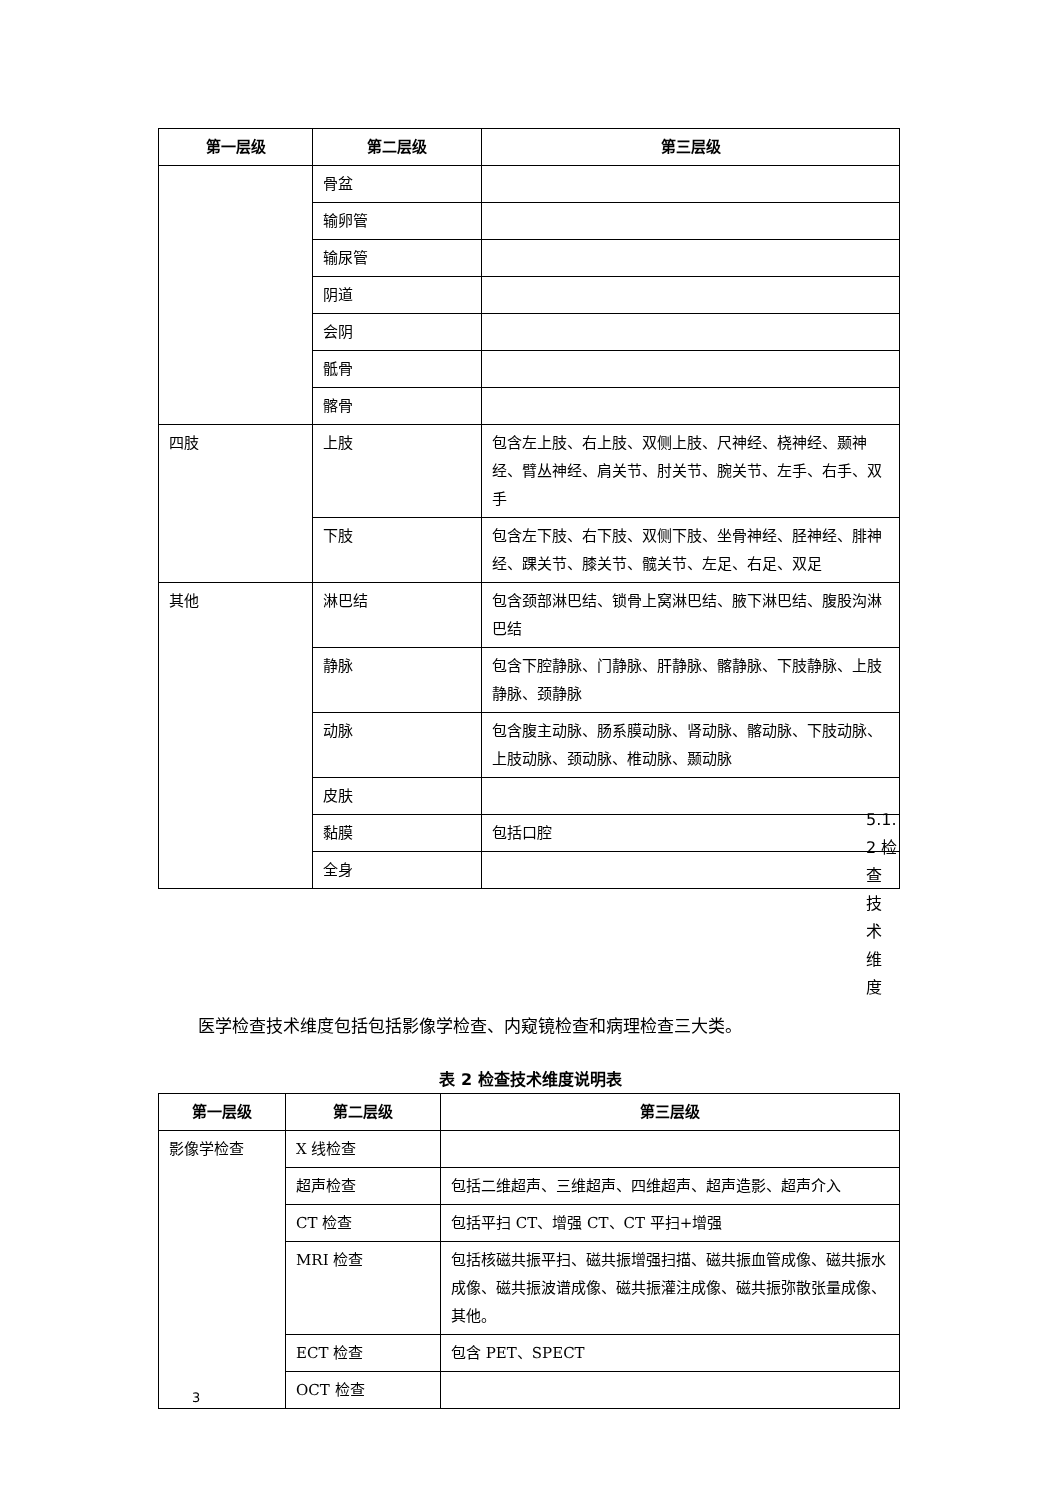| 第一层级 | 第二层级 | 第三层级 |
| --- | --- | --- |
| | 骨盆 | |
| | 输卵管 | |
| | 输尿管 | |
| | 阴道 | |
| | 会阴 | |
| | 骶骨 | |
| | 髂骨 | |
| 四肢 | 上肢 | 包含左上肢、右上肢、双侧上肢、尺神经、桡神经、颞神经、臂丛神经、肩关节、肘关节、腕关节、左手、右手、双手 |
| | 下肢 | 包含左下肢、右下肢、双侧下肢、坐骨神经、胫神经、腓神经、踝关节、膝关节、髋关节、左足、右足、双足 |
| 其他 | 淋巴结 | 包含颈部淋巴结、锁骨上窝淋巴结、腋下淋巴结、腹股沟淋巴结 |
| | 静脉 | 包含下腔静脉、门静脉、肝静脉、髂静脉、下肢静脉、上肢静脉、颈静脉 |
| | 动脉 | 包含腹主动脉、肠系膜动脉、肾动脉、髂动脉、下肢动脉、上肢动脉、颈动脉、椎动脉、颞动脉 |
| | 皮肤 | |
| | 黏膜 | 包括口腔 |
| | 全身 | |
5.1.
2 检
查
技
术
维
度
医学检查技术维度包括包括影像学检查、内窥镜检查和病理检查三大类。
表 2 检查技术维度说明表
| 第一层级 | 第二层级 | 第三层级 |
| --- | --- | --- |
| 影像学检查 | X 线检查 | |
| | 超声检查 | 包括二维超声、三维超声、四维超声、超声造影、超声介入 |
| | CT 检查 | 包括平扫 CT、增强 CT、CT 平扫+增强 |
| | MRI 检查 | 包括核磁共振平扫、磁共振增强扫描、磁共振血管成像、磁共振水成像、磁共振波谱成像、磁共振灌注成像、磁共振弥散张量成像、其他。 |
| | ECT 检查 | 包含 PET、SPECT |
| | OCT 检查 | |
3